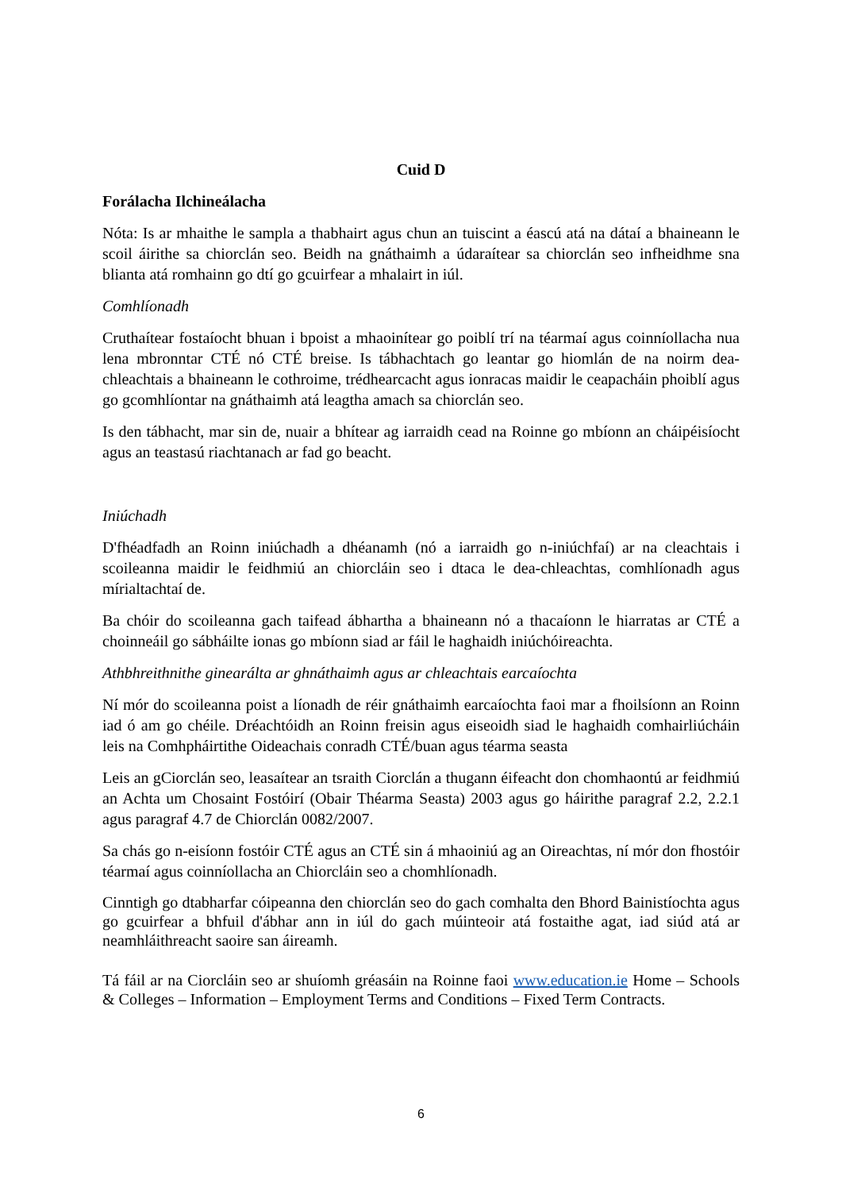Cuid D
Forálacha Ilchineálacha
Nóta: Is ar mhaithe le sampla a thabhairt agus chun an tuiscint a éascú atá na dátaí a bhaineann le scoil áirithe sa chiorclán seo. Beidh na gnáthaimh a údaraítear sa chiorclán seo infheidhme sna blianta atá romhainn go dtí go gcuirfear a mhalairt in iúl.
Comhlíonadh
Cruthaítear fostaíocht bhuan i bpoist a mhaoinítear go poiblí trí na téarmaí agus coinníollacha nua lena mbronntar CTÉ nó CTÉ breise. Is tábhachtach go leantar go hiomlán de na noirm dea-chleachtais a bhaineann le cothroime, trédhearcacht agus ionracas maidir le ceapacháin phoiblí agus go gcomhlíontar na gnáthaimh atá leagtha amach sa chiorclán seo.
Is den tábhacht, mar sin de, nuair a bhítear ag iarraidh cead na Roinne go mbíonn an cháipéisíocht agus an teastasú riachtanach ar fad go beacht.
Iniúchadh
D'fhéadfadh an Roinn iniúchadh a dhéanamh (nó a iarraidh go n-iniúchfaí) ar na cleachtais i scoileanna maidir le feidhmiú an chiorcláin seo i dtaca le dea-chleachtas, comhlíonadh agus mírialtachtaí de.
Ba chóir do scoileanna gach taifead ábhartha a bhaineann nó a thacaíonn le hiarratas ar CTÉ a choinneáil go sábháilte ionas go mbíonn siad ar fáil le haghaidh iniúchóireachta.
Athbhreithnithe ginearálta ar ghnáthaimh agus ar chleachtais earcaíochta
Ní mór do scoileanna poist a líonadh de réir gnáthaimh earcaíochta faoi mar a fhoilsíonn an Roinn iad ó am go chéile. Dréachtóidh an Roinn freisin agus eiseoidh siad le haghaidh comhairliúcháin leis na Comhpháirtithe Oideachais conradh CTÉ/buan agus téarma seasta
Leis an gCiorclán seo, leasaítear an tsraith Ciorclán a thugann éifeacht don chomhaontú ar feidhmiú an Achta um Chosaint Fostóirí (Obair Théarma Seasta) 2003 agus go háirithe paragraf 2.2, 2.2.1 agus paragraf 4.7 de Chiorclán 0082/2007.
Sa chás go n-eisíonn fostóir CTÉ agus an CTÉ sin á mhaoiniú ag an Oireachtas, ní mór don fhostóir téarmaí agus coinníollacha an Chiorcláin seo a chomhlíonadh.
Cinntigh go dtabharfar cóipeanna den chiorclán seo do gach comhalta den Bhord Bainistíochta agus go gcuirfear a bhfuil d'ábhar ann in iúl do gach múinteoir atá fostaithe agat, iad siúd atá ar neamhláithreacht saoire san áireamh.
Tá fáil ar na Ciorcláin seo ar shuíomh gréasáin na Roinne faoi www.education.ie Home – Schools & Colleges – Information – Employment Terms and Conditions – Fixed Term Contracts.
6